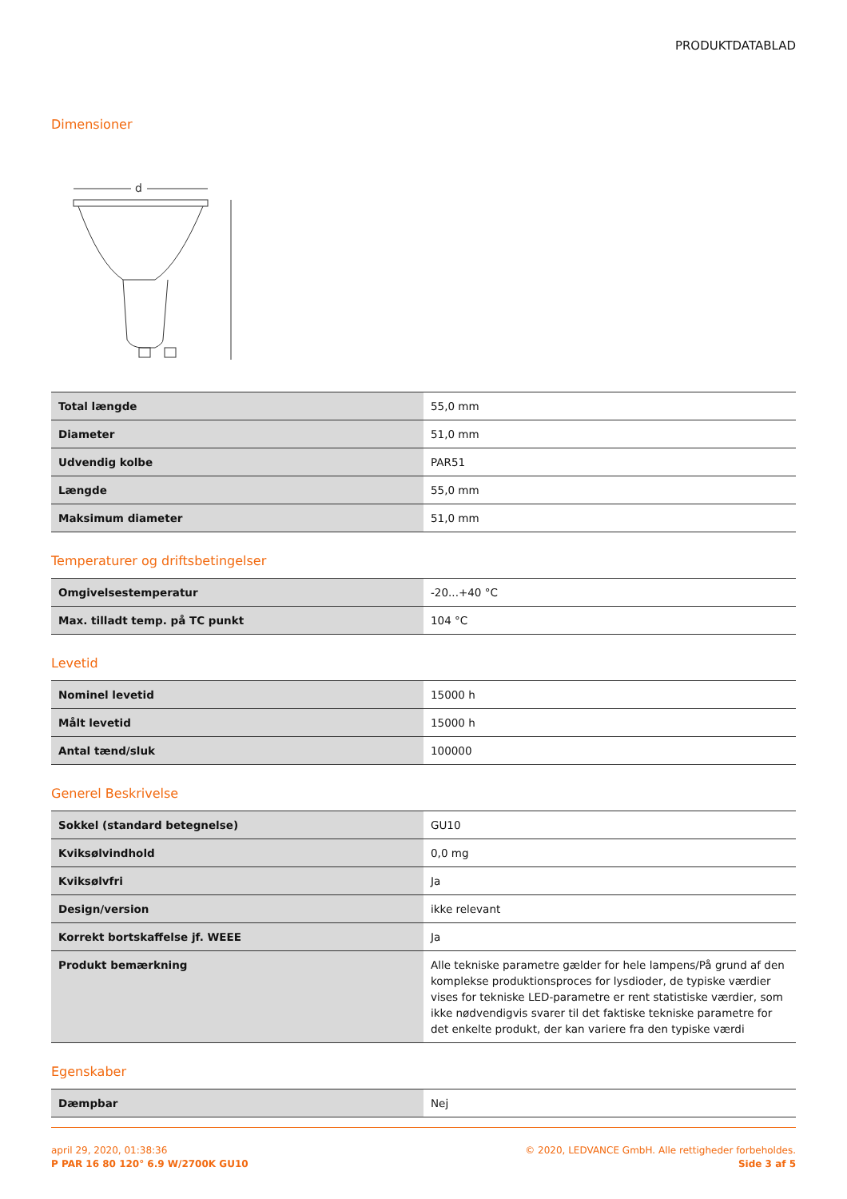PRODUKTDATABLAD
Dimensioner
d
| Total længde | 55,0 mm |
| Diameter | 51,0 mm |
| Udvendig kolbe | PAR51 |
| Længde | 55,0 mm |
| Maksimum diameter | 51,0 mm |
Temperaturer og driftsbetingelser
| Omgivelsestemperatur | -20...+40 °C |
| Max. tilladt temp. på TC punkt | 104 °C |
Levetid
| Nominel levetid | 15000 h |
| Målt levetid | 15000 h |
| Antal tænd/sluk | 100000 |
Generel Beskrivelse
| Sokkel (standard betegnelse) | GU10 |
| Kviksølvindhold | 0,0 mg |
| Kviksølvfri | Ja |
| Design/version | ikke relevant |
| Korrekt bortskaffelse jf. WEEE | Ja |
| Produkt bemærkning | Alle tekniske parametre gælder for hele lampens/På grund af den komplekse produktionsproces for lysdioder, de typiske værdier vises for tekniske LED-parametre er rent statistiske værdier, som ikke nødvendigvis svarer til det faktiske tekniske parametre for det enkelte produkt, der kan variere fra den typiske værdi |
Egenskaber
| Dæmpbar | Nej |
april 29, 2020, 01:38:36
P PAR 16 80 120° 6.9 W/2700K GU10
© 2020, LEDVANCE GmbH. Alle rettigheder forbeholdes.
Side 3 af 5